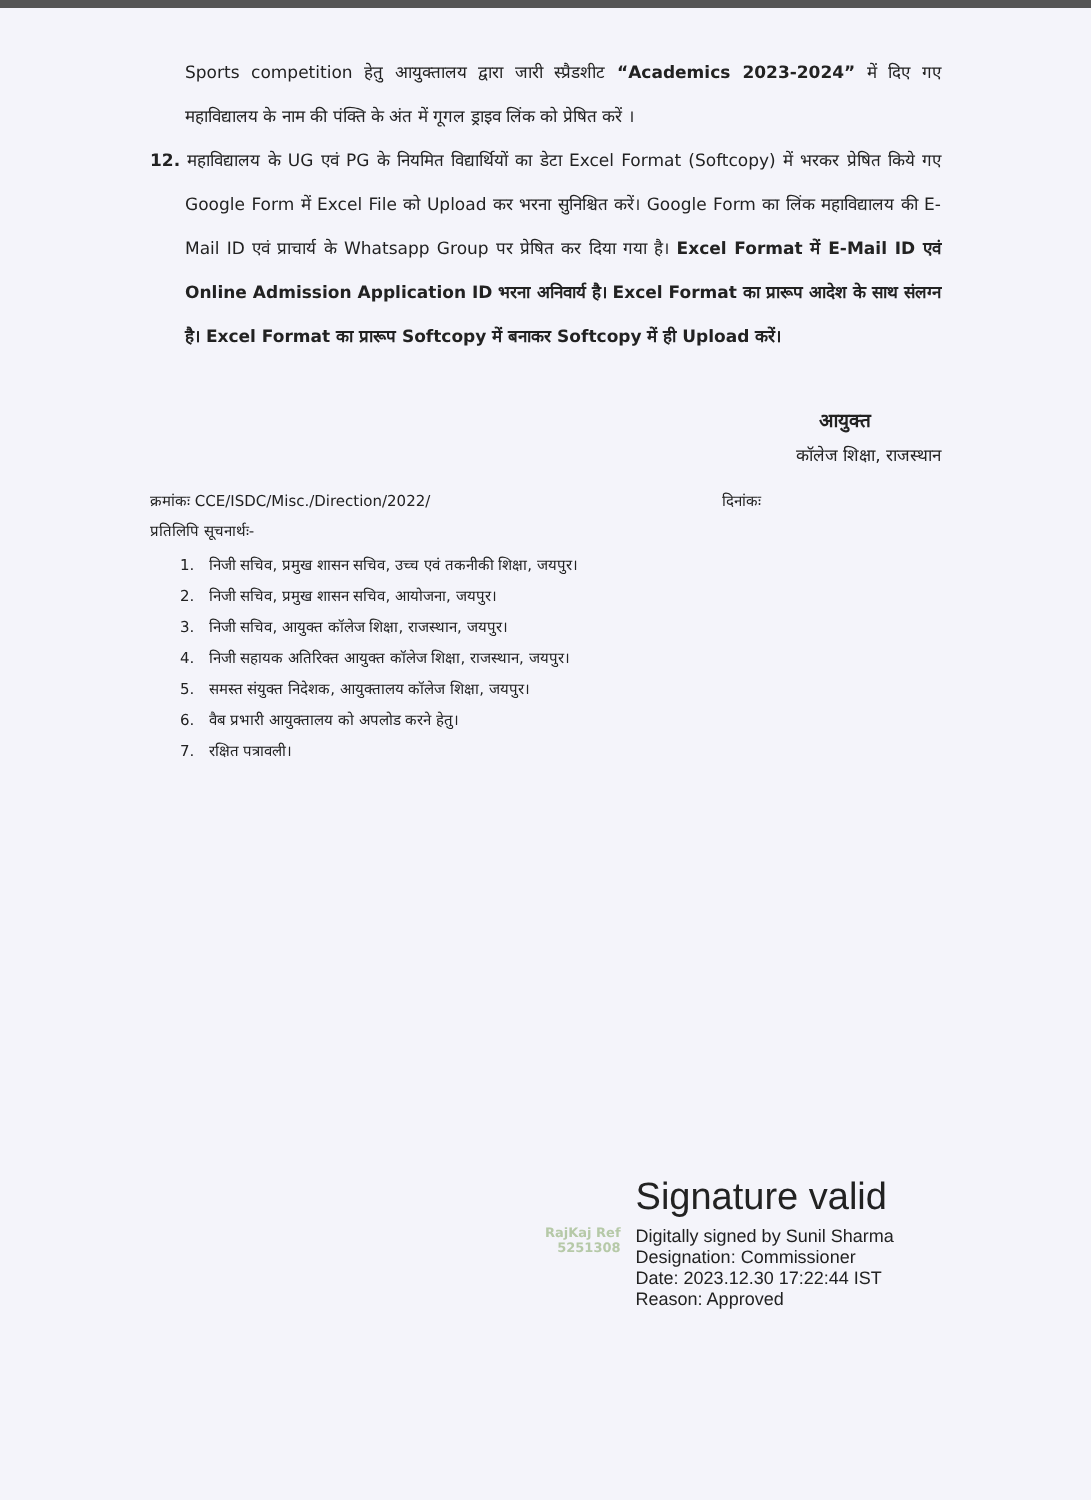Sports competition हेतु आयुक्तालय द्वारा जारी स्प्रैडशीट “Academics 2023-2024” में दिए गए महाविद्यालय के नाम की पंक्ति के अंत में गूगल ड्राइव लिंक को प्रेषित करें ।
12. महाविद्यालय के UG एवं PG के नियमित विद्यार्थियों का डेटा Excel Format (Softcopy) में भरकर प्रेषित किये गए Google Form में Excel File को Upload कर भरना सुनिश्चित करें। Google Form का लिंक महाविद्यालय की E-Mail ID एवं प्राचार्य के Whatsapp Group पर प्रेषित कर दिया गया है। Excel Format में E-Mail ID एवं Online Admission Application ID भरना अनिवार्य है। Excel Format का प्रारूप आदेश के साथ संलग्न है। Excel Format का प्रारूप Softcopy में बनाकर Softcopy में ही Upload करें।
आयुक्त
कॉलेज शिक्षा, राजस्थान
क्रमांकः CCE/ISDC/Misc./Direction/2022/ दिनांकः
प्रतिलिपि सूचनार्थः-
1. निजी सचिव, प्रमुख शासन सचिव, उच्च एवं तकनीकी शिक्षा, जयपुर।
2. निजी सचिव, प्रमुख शासन सचिव, आयोजना, जयपुर।
3. निजी सचिव, आयुक्त कॉलेज शिक्षा, राजस्थान, जयपुर।
4. निजी सहायक अतिरिक्त आयुक्त कॉलेज शिक्षा, राजस्थान, जयपुर।
5. समस्त संयुक्त निदेशक, आयुक्तालय कॉलेज शिक्षा, जयपुर।
6. वैब प्रभारी आयुक्तालय को अपलोड करने हेतु।
7. रक्षित पत्रावली।
RajKaj Ref
5251308
Signature valid
Digitally signed by Sunil Sharma
Designation: Commissioner
Date: 2023.12.30 17:22:44 IST
Reason: Approved